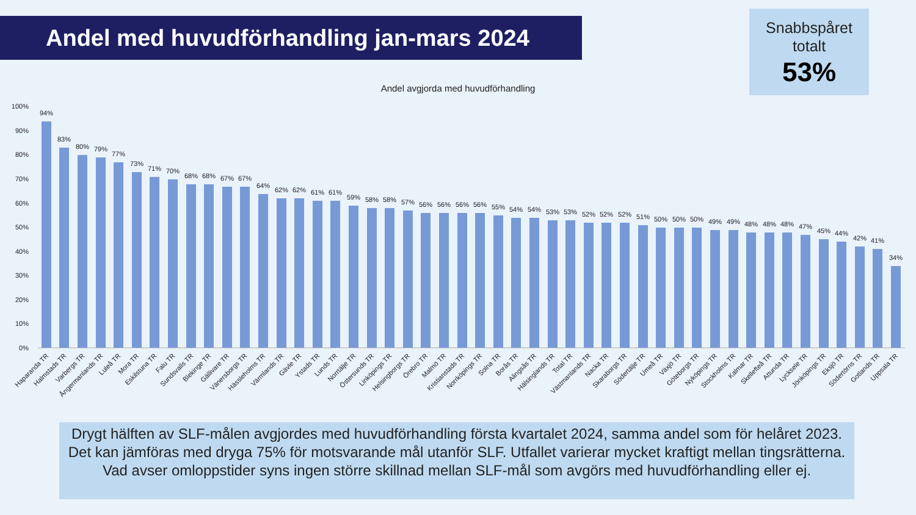Andel med huvudförhandling jan-mars 2024
Snabbspåret
totalt
53%
Andel avgjorda med huvudförhandling
100%
90%
80%
70%
60%
50%
40%
30%
20%
10%
0%
94%
83%
80%
79%
77%
73%
71%
70%
68%
68%
67%
67%
64%
62%
62%
61%
61%
59%
58%
58%
57%
56%
56%
56%
56%
55%
54%
54%
53%
53%
52%
52%
52%
51%
50%
50%
50%
49%
49%
48%
48%
48%
47%
45%
44%
42%
41%
34%
Haparanda TR
Halmstads TR
Varbergs TR
Ångermanlands TR
Luleå TR
Mora TR
Eskilstuna TR
Falu TR
Sundsvalls TR
Blekinge TR
Gällivare TR
Vänersborgs TR
Hässleholms TR
Värmlands TR
Gävle TR
Ystads TR
Lunds TR
Norrtälje TR
Östersunds TR
Linköpings TR
Helsingborgs TR
Örebro TR
Malmö TR
Kristianstads TR
Norrköpings TR
Solna TR
Borås TR
Alingsås TR
Hälsinglands TR
Total TR
Västmanlands TR
Nacka TR
Skaraborgs TR
Södertälje TR
Umeå TR
Växjö TR
Göteborgs TR
Nyköpings TR
Stockholms TR
Kalmar TR
Skellefteå TR
Attunda TR
Lycksele TR
Jönköpings TR
Eksjö TR
Södertörns TR
Gotlands TR
Uppsala TR
Drygt hälften av SLF-målen avgjordes med huvudförhandling första kvartalet 2024, samma andel som för helåret 2023. Det kan jämföras med dryga 75% för motsvarande mål utanför SLF. Utfallet varierar mycket kraftigt mellan tingsrätterna. Vad avser omloppstider syns ingen större skillnad mellan SLF-mål som avgörs med huvudförhandling eller ej.